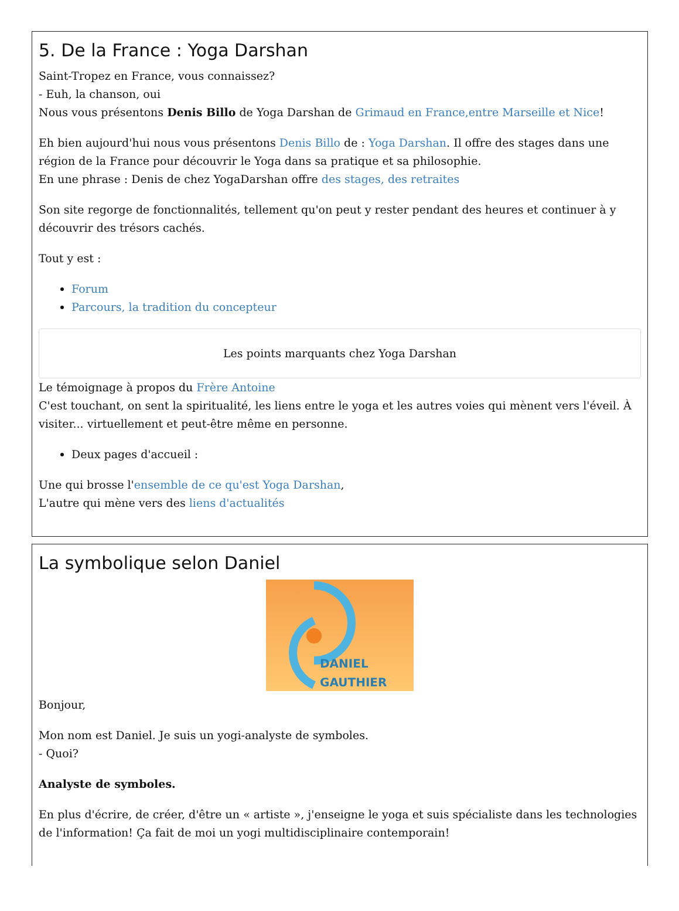5. De la France : Yoga Darshan
Saint-Tropez en France, vous connaissez?
- Euh, la chanson, oui
Nous vous présentons Denis Billo de Yoga Darshan de Grimaud en France,entre Marseille et Nice!
Eh bien aujourd'hui nous vous présentons Denis Billo de : Yoga Darshan. Il offre des stages dans une région de la France pour découvrir le Yoga dans sa pratique et sa philosophie.
En une phrase : Denis de chez YogaDarshan offre des stages, des retraites
Son site regorge de fonctionnalités, tellement qu'on peut y rester pendant des heures et continuer à y découvrir des trésors cachés.
Tout y est :
Forum
Parcours, la tradition du concepteur
Les points marquants chez Yoga Darshan
Le témoignage à propos du Frère Antoine
C'est touchant, on sent la spiritualité, les liens entre le yoga et les autres voies qui mènent vers l'éveil. À visiter... virtuellement et peut-être même en personne.
Deux pages d'accueil :
Une qui brosse l'ensemble de ce qu'est Yoga Darshan,
L'autre qui mène vers des liens d'actualités
La symbolique selon Daniel
DANIEL
GAUTHIER
Bonjour,
Mon nom est Daniel. Je suis un yogi-analyste de symboles.
- Quoi?
Analyste de symboles.
En plus d'écrire, de créer, d'être un « artiste », j'enseigne le yoga et suis spécialiste dans les technologies de l'information! Ça fait de moi un yogi multidisciplinaire contemporain!